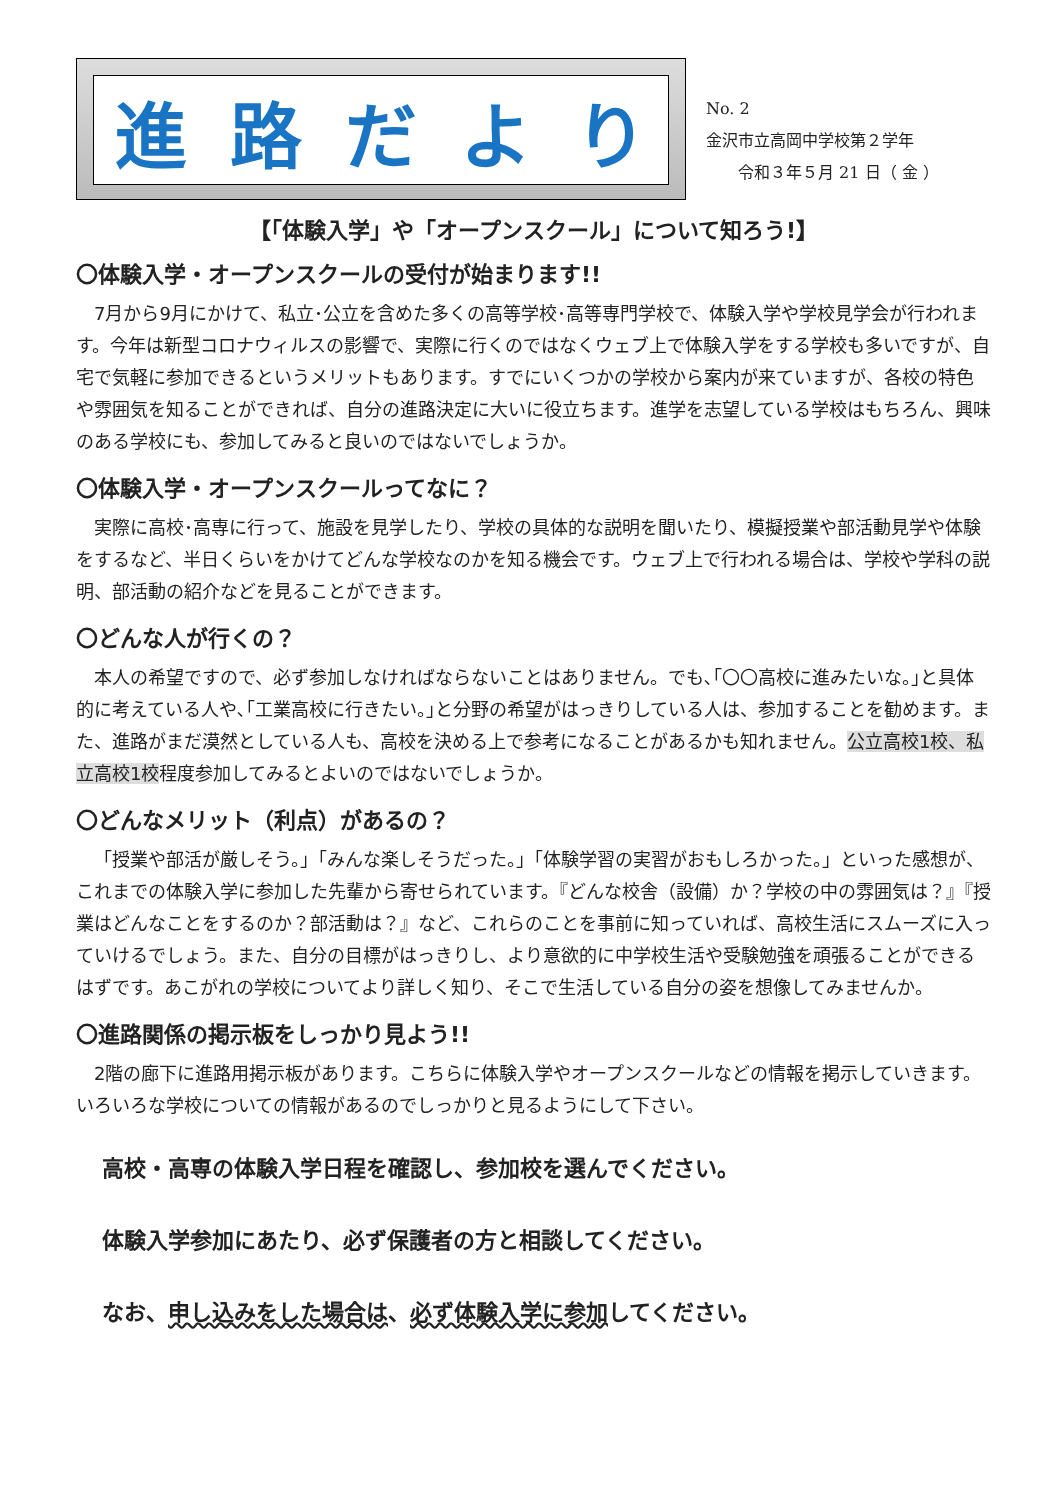進路だより
No. 2
金沢市立高岡中学校第２学年
　　令和３年５月 21 日（ 金 ）
【「体験入学」や「オープンスクール」について知ろう!】
〇体験入学・オープンスクールの受付が始まります!!
7月から9月にかけて、私立･公立を含めた多くの高等学校･高等専門学校で、体験入学や学校見学会が行われます。今年は新型コロナウィルスの影響で、実際に行くのではなくウェブ上で体験入学をする学校も多いですが、自宅で気軽に参加できるというメリットもあります。すでにいくつかの学校から案内が来ていますが、各校の特色や雰囲気を知ることができれば、自分の進路決定に大いに役立ちます。進学を志望している学校はもちろん、興味のある学校にも、参加してみると良いのではないでしょうか。
〇体験入学・オープンスクールってなに？
実際に高校･高専に行って、施設を見学したり、学校の具体的な説明を聞いたり、模擬授業や部活動見学や体験をするなど、半日くらいをかけてどんな学校なのかを知る機会です。ウェブ上で行われる場合は、学校や学科の説明、部活動の紹介などを見ることができます。
〇どんな人が行くの？
本人の希望ですので、必ず参加しなければならないことはありません。でも､｢〇〇高校に進みたいな。｣と具体的に考えている人や､｢工業高校に行きたい。｣と分野の希望がはっきりしている人は、参加することを勧めます。また、進路がまだ漠然としている人も、高校を決める上で参考になることがあるかも知れません。公立高校1校、私立高校1校程度参加してみるとよいのではないでしょうか。
〇どんなメリット（利点）があるの？
「授業や部活が厳しそう。」「みんな楽しそうだった。」「体験学習の実習がおもしろかった。」といった感想が、これまでの体験入学に参加した先輩から寄せられています。『どんな校舎（設備）か？学校の中の雰囲気は？』『授業はどんなことをするのか？部活動は？』など、これらのことを事前に知っていれば、高校生活にスムーズに入っていけるでしょう。また、自分の目標がはっきりし、より意欲的に中学校生活や受験勉強を頑張ることができるはずです。あこがれの学校についてより詳しく知り、そこで生活している自分の姿を想像してみませんか。
〇進路関係の掲示板をしっかり見よう!!
2階の廊下に進路用掲示板があります。こちらに体験入学やオープンスクールなどの情報を掲示していきます。いろいろな学校についての情報があるのでしっかりと見るようにして下さい。
高校・高専の体験入学日程を確認し、参加校を選んでください。
体験入学参加にあたり、必ず保護者の方と相談してください。
なお、申し込みをした場合は、必ず体験入学に参加してください。